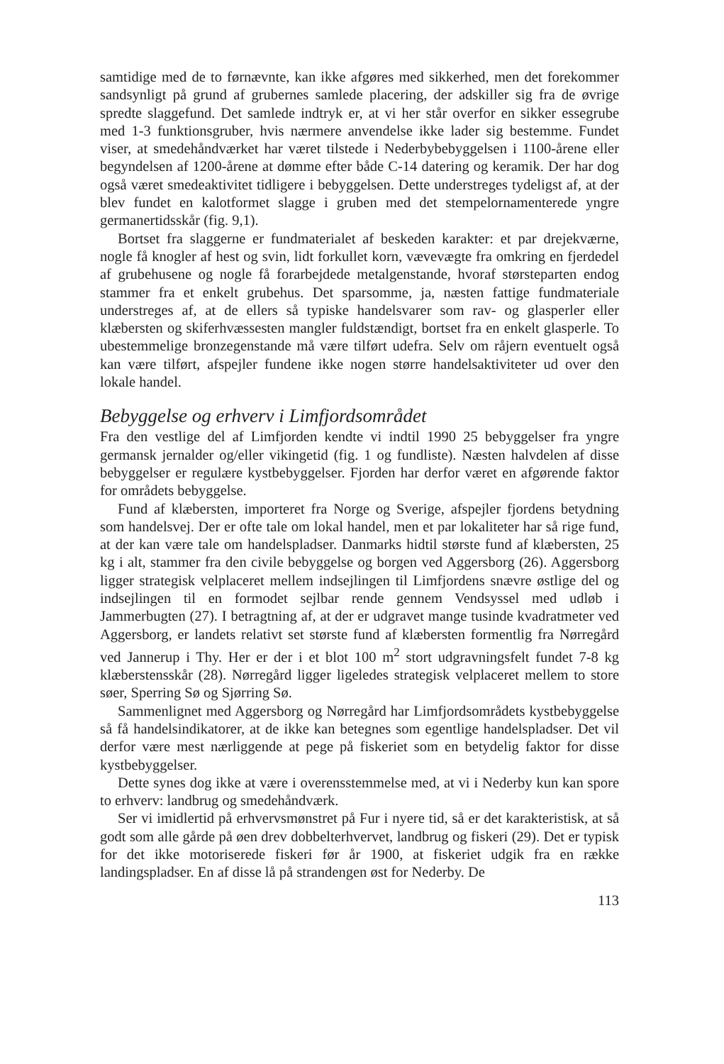samtidige med de to førnævnte, kan ikke afgøres med sikkerhed, men det forekommer sandsynligt på grund af grubernes samlede placering, der adskiller sig fra de øvrige spredte slaggefund. Det samlede indtryk er, at vi her står overfor en sikker essegrube med 1-3 funktionsgruber, hvis nærmere anvendelse ikke lader sig bestemme. Fundet viser, at smedehåndværket har været tilstede i Nederbybebyggelsen i 1100-årene eller begyndelsen af 1200-årene at dømme efter både C-14 datering og keramik. Der har dog også været smedeaktivitet tidligere i bebyggelsen. Dette understreges tydeligst af, at der blev fundet en kalotformet slagge i gruben med det stempelornamenterede yngre germanertidsskår (fig. 9,1).
Bortset fra slaggerne er fundmaterialet af beskeden karakter: et par drejekværne, nogle få knogler af hest og svin, lidt forkullet korn, vævevægte fra omkring en fjerdedel af grubehusene og nogle få forarbejdede metalgenstande, hvoraf størsteparten endog stammer fra et enkelt grubehus. Det sparsomme, ja, næsten fattige fundmateriale understreges af, at de ellers så typiske handelsvarer som rav- og glasperler eller klæbersten og skiferhvæssesten mangler fuldstændigt, bortset fra en enkelt glasperle. To ubestemmelige bronzegenstande må være tilført udefra. Selv om råjern eventuelt også kan være tilført, afspejler fundene ikke nogen større handelsaktiviteter ud over den lokale handel.
Bebyggelse og erhverv i Limfjordsområdet
Fra den vestlige del af Limfjorden kendte vi indtil 1990 25 bebyggelser fra yngre germansk jernalder og/eller vikingetid (fig. 1 og fundliste). Næsten halvdelen af disse bebyggelser er regulære kystbebyggelser. Fjorden har derfor været en afgørende faktor for områdets bebyggelse.
Fund af klæbersten, importeret fra Norge og Sverige, afspejler fjordens betydning som handelsvej. Der er ofte tale om lokal handel, men et par lokaliteter har så rige fund, at der kan være tale om handelspladser. Danmarks hidtil største fund af klæbersten, 25 kg i alt, stammer fra den civile bebyggelse og borgen ved Aggersborg (26). Aggersborg ligger strategisk velplaceret mellem indsejlingen til Limfjordens snævre østlige del og indsejlingen til en formodet sejlbar rende gennem Vendsyssel med udløb i Jammerbugten (27). I betragtning af, at der er udgravet mange tusinde kvadratmeter ved Aggersborg, er landets relativt set største fund af klæbersten formentlig fra Nørregård ved Jannerup i Thy. Her er der i et blot 100 m<sup>2</sup> stort udgravningsfelt fundet 7-8 kg klæberstensskår (28). Nørregård ligger ligeledes strategisk velplaceret mellem to store søer, Sperring Sø og Sjørring Sø.
Sammenlignet med Aggersborg og Nørregård har Limfjordsområdets kystbebyggelse så få handelsindikatorer, at de ikke kan betegnes som egentlige handelspladser. Det vil derfor være mest nærliggende at pege på fiskeriet som en betydelig faktor for disse kystbebyggelser.
Dette synes dog ikke at være i overensstemmelse med, at vi i Nederby kun kan spore to erhverv: landbrug og smedehåndværk.
Ser vi imidlertid på erhvervsmønstret på Fur i nyere tid, så er det karakteristisk, at så godt som alle gårde på øen drev dobbelterhvervet, landbrug og fiskeri (29). Det er typisk for det ikke motoriserede fiskeri før år 1900, at fiskeriet udgik fra en række landingspladser. En af disse lå på strandengen øst for Nederby. De
113